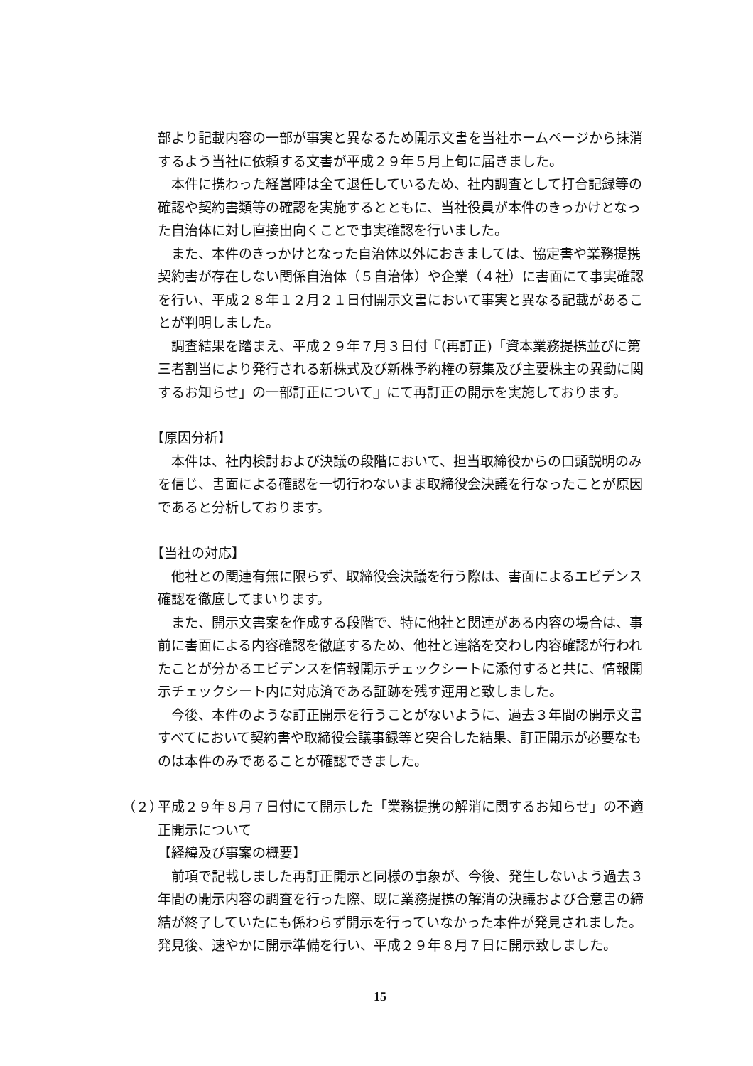部より記載内容の一部が事実と異なるため開示文書を当社ホームページから抹消するよう当社に依頼する文書が平成２９年５月上旬に届きました。
本件に携わった経営陣は全て退任しているため、社内調査として打合記録等の確認や契約書類等の確認を実施するとともに、当社役員が本件のきっかけとなった自治体に対し直接出向くことで事実確認を行いました。
また、本件のきっかけとなった自治体以外におきましては、協定書や業務提携契約書が存在しない関係自治体（５自治体）や企業（４社）に書面にて事実確認を行い、平成２８年１２月２１日付開示文書において事実と異なる記載があることが判明しました。
調査結果を踏まえ、平成２９年７月３日付『(再訂正)「資本業務提携並びに第三者割当により発行される新株式及び新株予約権の募集及び主要株主の異動に関するお知らせ」の一部訂正について』にて再訂正の開示を実施しております。
【原因分析】
本件は、社内検討および決議の段階において、担当取締役からの口頭説明のみを信じ、書面による確認を一切行わないまま取締役会決議を行なったことが原因であると分析しております。
【当社の対応】
他社との関連有無に限らず、取締役会決議を行う際は、書面によるエビデンス確認を徹底してまいります。
また、開示文書案を作成する段階で、特に他社と関連がある内容の場合は、事前に書面による内容確認を徹底するため、他社と連絡を交わし内容確認が行われたことが分かるエビデンスを情報開示チェックシートに添付すると共に、情報開示チェックシート内に対応済である証跡を残す運用と致しました。
今後、本件のような訂正開示を行うことがないように、過去３年間の開示文書すべてにおいて契約書や取締役会議事録等と突合した結果、訂正開示が必要なものは本件のみであることが確認できました。
（２）
平成２９年８月７日付にて開示した「業務提携の解消に関するお知らせ」の不適正開示について
【経緯及び事案の概要】
前項で記載しました再訂正開示と同様の事象が、今後、発生しないよう過去３年間の開示内容の調査を行った際、既に業務提携の解消の決議および合意書の締結が終了していたにも係わらず開示を行っていなかった本件が発見されました。発見後、速やかに開示準備を行い、平成２９年８月７日に開示致しました。
15